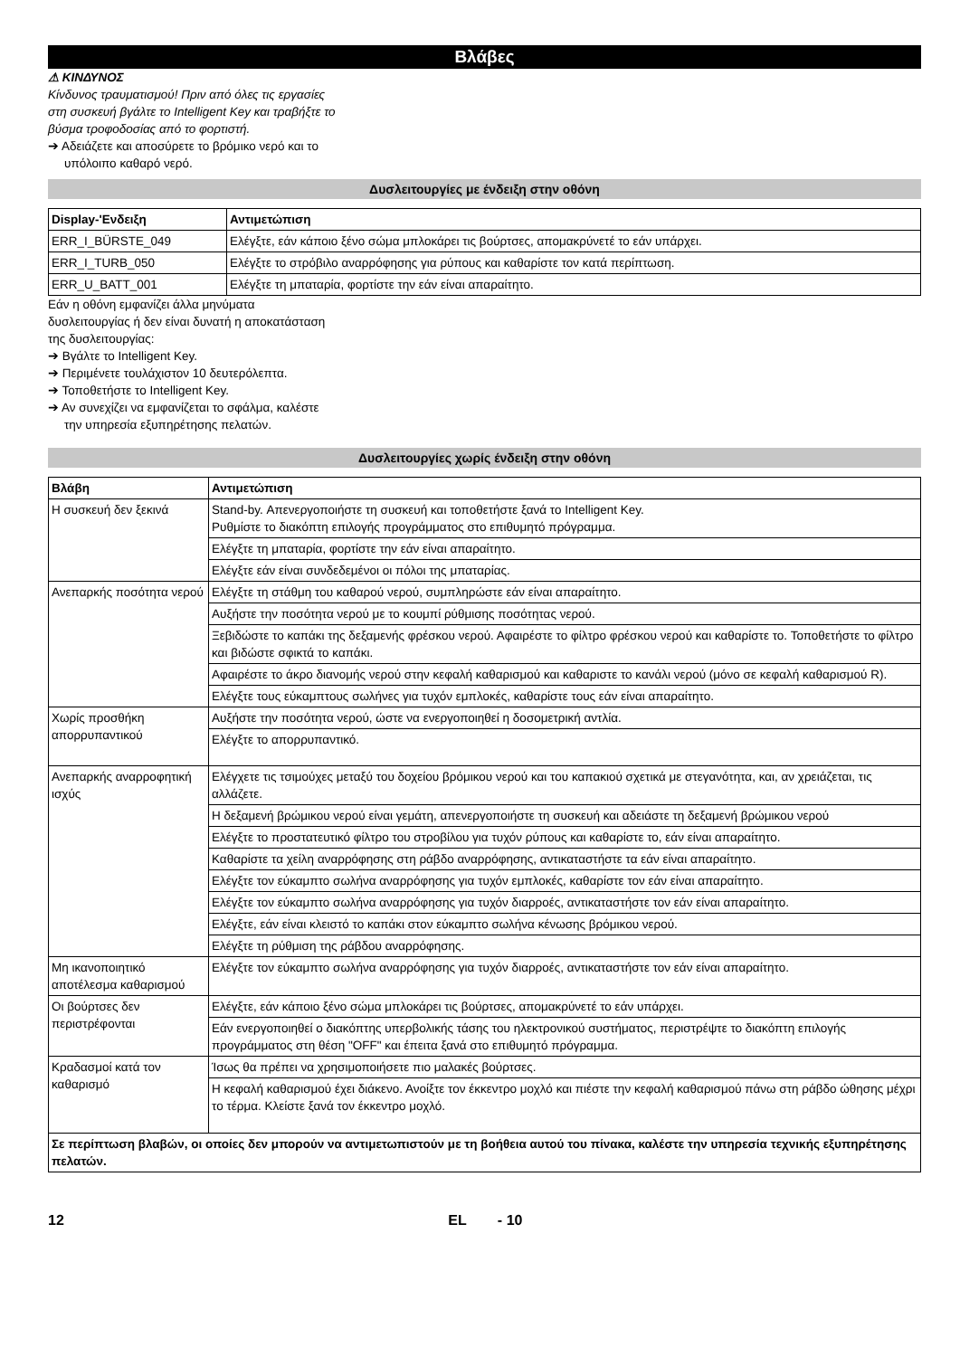Βλάβες
⚠ ΚΙΝΔΥΝΟΣ
Κίνδυνος τραυματισμού! Πριν από όλες τις εργασίες στη συσκευή βγάλτε το Intelligent Key και τραβήξτε το βύσμα τροφοδοσίας από το φορτιστή.
➔ Αδειάζετε και αποσύρετε το βρόμικο νερό και το υπόλοιπο καθαρό νερό.
Δυσλειτουργίες με ένδειξη στην οθόνη
| Display-'Ενδειξη | Αντιμετώπιση |
| --- | --- |
| ERR_I_BÜRSTE_049 | Ελέγξτε, εάν κάποιο ξένο σώμα μπλοκάρει τις βούρτσες, απομακρύνετέ το εάν υπάρχει. |
| ERR_I_TURB_050 | Ελέγξτε το στρόβιλο αναρρόφησης για ρύπους και καθαρίστε τον κατά περίπτωση. |
| ERR_U_BATT_001 | Ελέγξτε τη μπαταρία, φορτίστε την εάν είναι απαραίτητο. |
Εάν η οθόνη εμφανίζει άλλα μηνύματα δυσλειτουργίας ή δεν είναι δυνατή η αποκατάσταση της δυσλειτουργίας:
➔ Βγάλτε το Intelligent Key.
➔ Περιμένετε τουλάχιστον 10 δευτερόλεπτα.
➔ Τοποθετήστε το Intelligent Key.
➔ Αν συνεχίζει να εμφανίζεται το σφάλμα, καλέστε την υπηρεσία εξυπηρέτησης πελατών.
Δυσλειτουργίες χωρίς ένδειξη στην οθόνη
| Βλάβη | Αντιμετώπιση |
| --- | --- |
| Η συσκευή δεν ξεκινά | Stand-by. Απενεργοποιήστε τη συσκευή και τοποθετήστε ξανά το Intelligent Key. Ρυθμίστε το διακόπτη επιλογής προγράμματος στο επιθυμητό πρόγραμμα. |
| | Ελέγξτε τη μπαταρία, φορτίστε την εάν είναι απαραίτητο. |
| | Ελέγξτε εάν είναι συνδεδεμένοι οι πόλοι της μπαταρίας. |
| Ανεπαρκής ποσότητα νερού | Ελέγξτε τη στάθμη του καθαρού νερού, συμπληρώστε εάν είναι απαραίτητο. |
| | Αυξήστε την ποσότητα νερού με το κουμπί ρύθμισης ποσότητας νερού. |
| | Ξεβιδώστε το καπάκι της δεξαμενής φρέσκου νερού. Αφαιρέστε το φίλτρο φρέσκου νερού και καθαρίστε το. Τοποθετήστε το φίλτρο και βιδώστε σφικτά το καπάκι. |
| | Αφαιρέστε το άκρο διανομής νερού στην κεφαλή καθαρισμού και καθαριστε το κανάλι νερού (μόνο σε κεφαλή καθαρισμού R). |
| | Ελέγξτε τους εύκαμπτους σωλήνες για τυχόν εμπλοκές, καθαρίστε τους εάν είναι απαραίτητο. |
| Χωρίς προσθήκη απορρυπαντικού | Αυξήστε την ποσότητα νερού, ώστε να ενεργοποιηθεί η δοσομετρική αντλία. |
| | Ελέγξτε το απορρυπαντικό. |
| Ανεπαρκής αναρροφητική ισχύς | Ελέγχετε τις τσιμούχες μεταξύ του δοχείου βρόμικου νερού και του καπακιού σχετικά με στεγανότητα, και, αν χρειάζεται, τις αλλάζετε. |
| | Η δεξαμενή βρώμικου νερού είναι γεμάτη, απενεργοποιήστε τη συσκευή και αδειάστε τη δεξαμενή βρώμικου νερού |
| | Ελέγξτε το προστατευτικό φίλτρο του στροβίλου για τυχόν ρύπους και καθαρίστε το, εάν είναι απαραίτητο. |
| | Καθαρίστε τα χείλη αναρρόφησης στη ράβδο αναρρόφησης, αντικαταστήστε τα εάν είναι απαραίτητο. |
| | Ελέγξτε τον εύκαμπτο σωλήνα αναρρόφησης για τυχόν εμπλοκές, καθαρίστε τον εάν είναι απαραίτητο. |
| | Ελέγξτε τον εύκαμπτο σωλήνα αναρρόφησης για τυχόν διαρροές, αντικαταστήστε τον εάν είναι απαραίτητο. |
| | Ελέγξτε, εάν είναι κλειστό το καπάκι στον εύκαμπτο σωλήνα κένωσης βρόμικου νερού. |
| | Ελέγξτε τη ρύθμιση της ράβδου αναρρόφησης. |
| Μη ικανοποιητικό αποτέλεσμα καθαρισμού | Ελέγξτε τον εύκαμπτο σωλήνα αναρρόφησης για τυχόν διαρροές, αντικαταστήστε τον εάν είναι απαραίτητο. |
| Οι βούρτσες δεν περιστρέφονται | Ελέγξτε, εάν κάποιο ξένο σώμα μπλοκάρει τις βούρτσες, απομακρύνετέ το εάν υπάρχει. |
| | Εάν ενεργοποιηθεί ο διακόπτης υπερβολικής τάσης του ηλεκτρονικού συστήματος, περιστρέψτε το διακόπτη επιλογής προγράμματος στη θέση "OFF" και έπειτα ξανά στο επιθυμητό πρόγραμμα. |
| Κραδασμοί κατά τον καθαρισμό | Ίσως θα πρέπει να χρησιμοποιήσετε πιο μαλακές βούρτσες. |
| | Η κεφαλή καθαρισμού έχει διάκενο. Ανοίξτε τον έκκεντρο μοχλό και πιέστε την κεφαλή καθαρισμού πάνω στη ράβδο ώθησης μέχρι το τέρμα. Κλείστε ξανά τον έκκεντρο μοχλό. |
| Σε περίπτωση βλαβών, οι οποίες δεν μπορούν να αντιμετωπιστούν με τη βοήθεια αυτού του πίνακα, καλέστε την υπηρεσία τεχνικής εξυπηρέτησης πελατών. | |
12 EL - 10